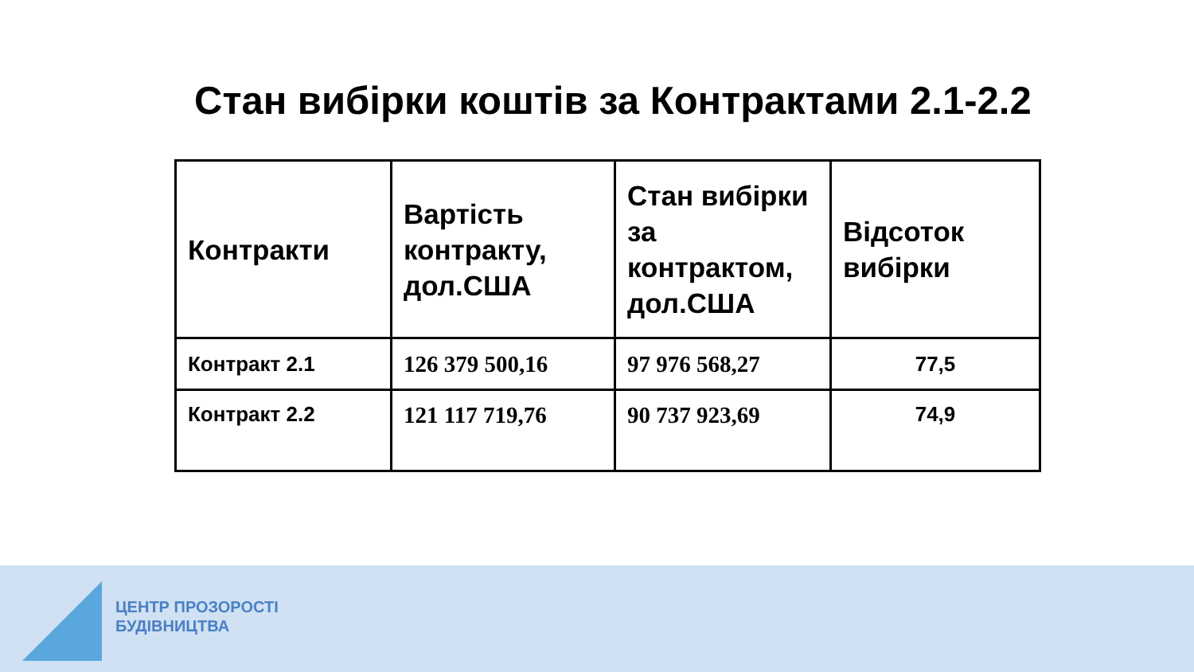Стан вибірки коштів за Контрактами 2.1-2.2
| Контракти | Вартість контракту, дол.США | Стан вибірки за контрактом, дол.США | Відсоток вибірки |
| --- | --- | --- | --- |
| Контракт 2.1 | 126 379 500,16 | 97 976 568,27 | 77,5 |
| Контракт 2.2 | 121 117 719,76 | 90 737 923,69 | 74,9 |
ЦЕНТР ПРОЗОРОСТІ
БУДІВНИЦТВА